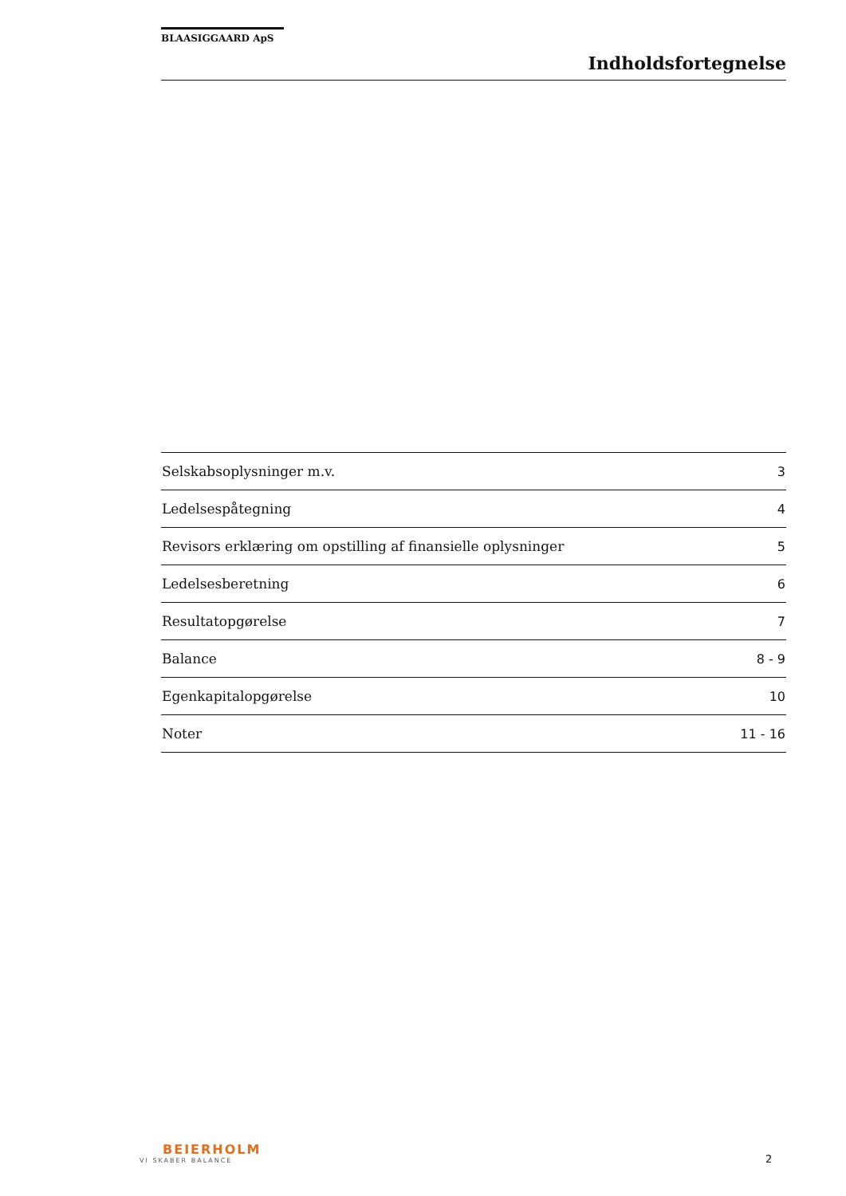BLAASIGGAARD ApS
Indholdsfortegnelse
| Selskabsoplysninger m.v. | 3 |
| Ledelsespåtegning | 4 |
| Revisors erklæring om opstilling af finansielle oplysninger | 5 |
| Ledelsesberetning | 6 |
| Resultatopgørelse | 7 |
| Balance | 8 - 9 |
| Egenkapitalopgørelse | 10 |
| Noter | 11 - 16 |
BEIERHOLM
VI SKABER BALANCE
2